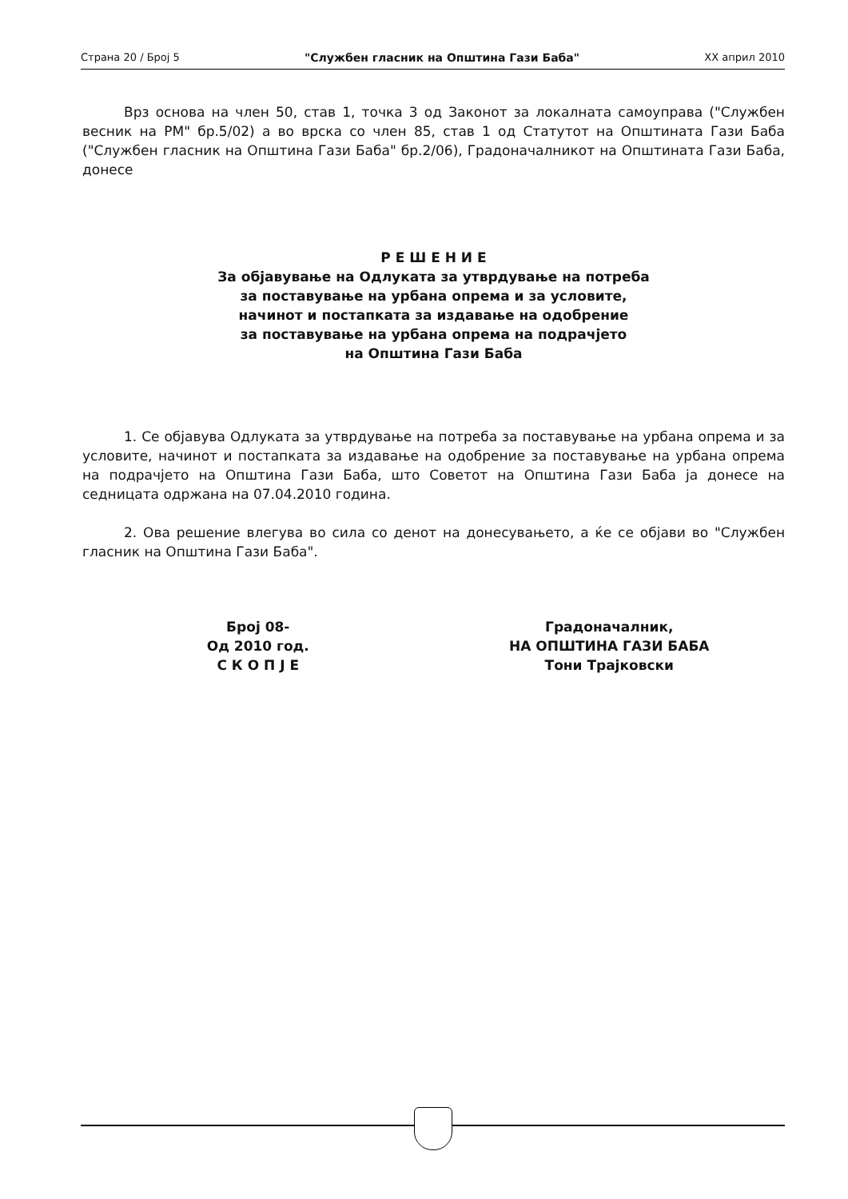Страна 20 / Број 5 "Службен гласник на Општина Гази Баба" XX април 2010
Врз основа на член 50, став 1, точка 3 од Законот за локалната самоуправа ("Службен весник на РМ" бр.5/02) а во врска со член 85, став 1 од Статутот на Општината Гази Баба ("Службен гласник на Општина Гази Баба" бр.2/06), Градоначалникот на Општината Гази Баба, донесе
Р Е Ш Е Н И Е
За објавување на Одлуката за утврдување на потреба
за поставување на урбана опрема и за условите,
начинот и постапката за издавање на одобрение
за поставување на урбана опрема на подрачјето
на Општина Гази Баба
1. Се објавува Одлуката за утврдување на потреба за поставување на урбана опрема и за условите, начинот и постапката за издавање на одобрение за поставување на урбана опрема на подрачјето на Општина Гази Баба, што Советот на Општина Гази Баба ја донесе на седницата одржана на 07.04.2010 година.
2. Ова решение влегува во сила со денот на донесувањето, а ќе се објави во "Службен гласник на Општина Гази Баба".
Број 08-
Од 2010 год.
С К О П Ј Е
Градоначалник,
НА ОПШТИНА ГАЗИ БАБА
Тони Трајковски